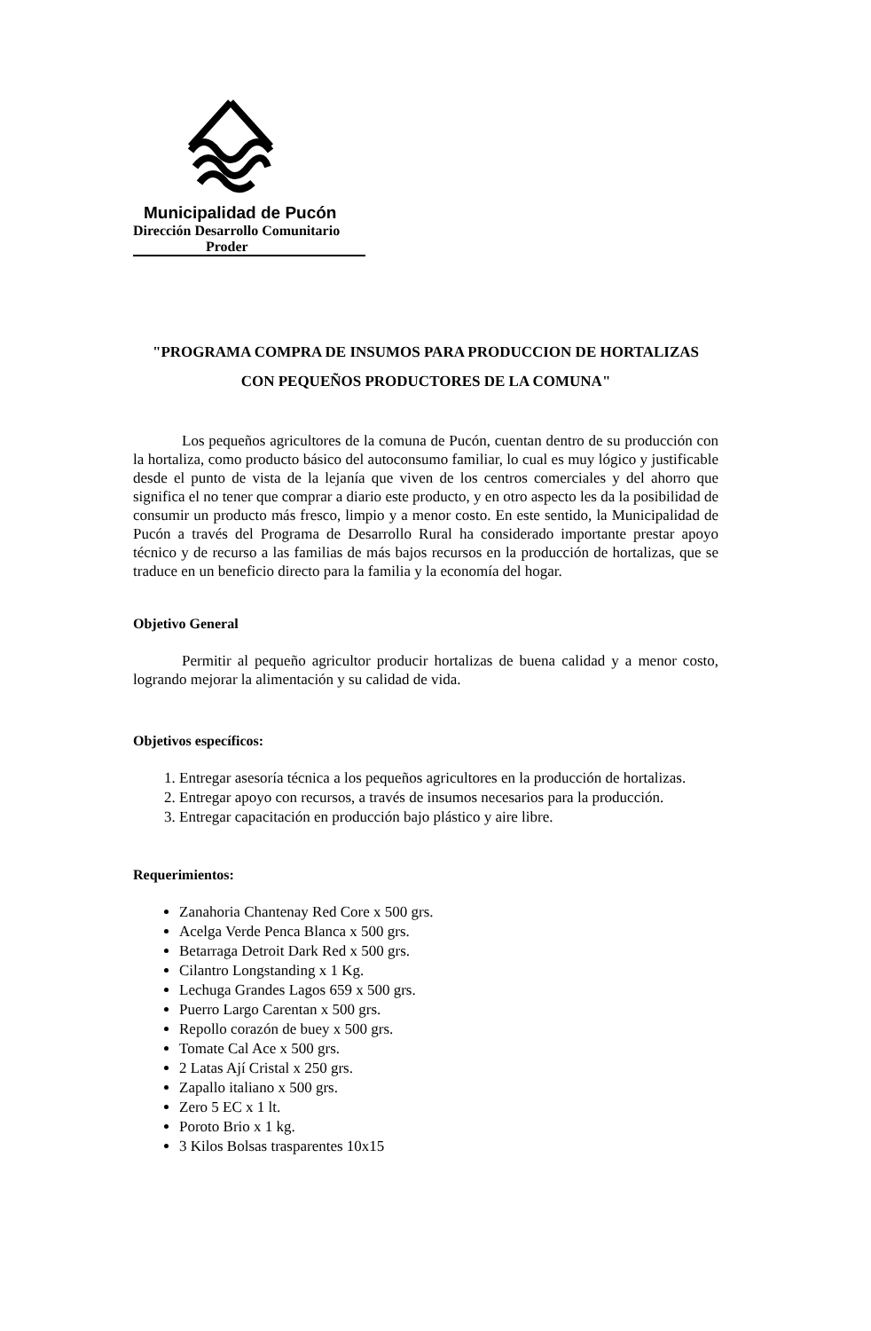Municipalidad de Pucón
Dirección Desarrollo Comunitario
Proder
"PROGRAMA COMPRA DE INSUMOS PARA PRODUCCION DE HORTALIZAS
CON PEQUEÑOS PRODUCTORES DE LA COMUNA"
Los pequeños agricultores de la comuna de Pucón, cuentan dentro de su producción con la hortaliza, como producto básico del autoconsumo familiar, lo cual es muy lógico y justificable desde el punto de vista de la lejanía que viven de los centros comerciales y del ahorro que significa el no tener que comprar a diario este producto, y en otro aspecto les da la posibilidad de consumir un producto más fresco, limpio y a menor costo. En este sentido, la Municipalidad de Pucón a través del Programa de Desarrollo Rural ha considerado importante prestar apoyo técnico y de recurso a las familias de más bajos recursos en la producción de hortalizas, que se traduce en un beneficio directo para la familia y la economía del hogar.
Objetivo General
Permitir al pequeño agricultor producir hortalizas de buena calidad y a menor costo, logrando mejorar la alimentación y su calidad de vida.
Objetivos específicos:
1. Entregar asesoría técnica a los pequeños agricultores en la producción de hortalizas.
2. Entregar apoyo con recursos, a través de insumos necesarios para la producción.
3. Entregar capacitación en producción bajo plástico y aire libre.
Requerimientos:
Zanahoria Chantenay Red Core x 500 grs.
Acelga Verde Penca Blanca x 500 grs.
Betarraga Detroit Dark Red x 500 grs.
Cilantro Longstanding x 1 Kg.
Lechuga Grandes Lagos 659 x 500 grs.
Puerro Largo Carentan x 500 grs.
Repollo corazón de buey x 500 grs.
Tomate Cal Ace x 500 grs.
2 Latas Ají Cristal x 250 grs.
Zapallo italiano x 500 grs.
Zero 5 EC x 1 lt.
Poroto Brio x 1 kg.
3 Kilos Bolsas trasparentes 10x15